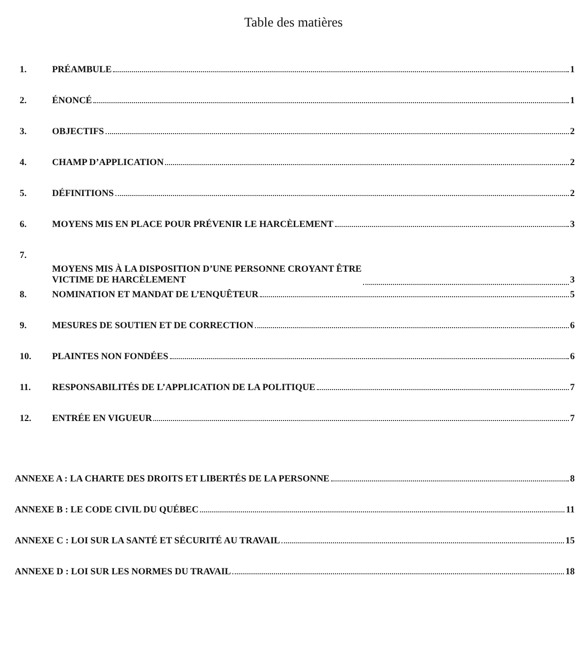Table des matières
1. PRÉAMBULE 1
2. ÉNONCÉ 1
3. OBJECTIFS 2
4. CHAMP D’APPLICATION 2
5. DÉFINITIONS 2
6. MOYENS MIS EN PLACE POUR PRÉVENIR LE HARCÈLEMENT 3
7. MOYENS MIS À LA DISPOSITION D’UNE PERSONNE CROYANT ÊTRE
VICTIME DE HARCÈLEMENT 3
8. NOMINATION ET MANDAT DE L’ENQUÊTEUR 5
9. MESURES DE SOUTIEN ET DE CORRECTION 6
10. PLAINTES NON FONDÉES 6
11. RESPONSABILITÉS DE L’APPLICATION DE LA POLITIQUE 7
12. ENTRÉE EN VIGUEUR 7
ANNEXE A : LA CHARTE DES DROITS ET LIBERTÉS DE LA PERSONNE 8
ANNEXE B : LE CODE CIVIL DU QUÉBEC 11
ANNEXE C : LOI SUR LA SANTÉ ET SÉCURITÉ AU TRAVAIL 15
ANNEXE D : LOI SUR LES NORMES DU TRAVAIL 18